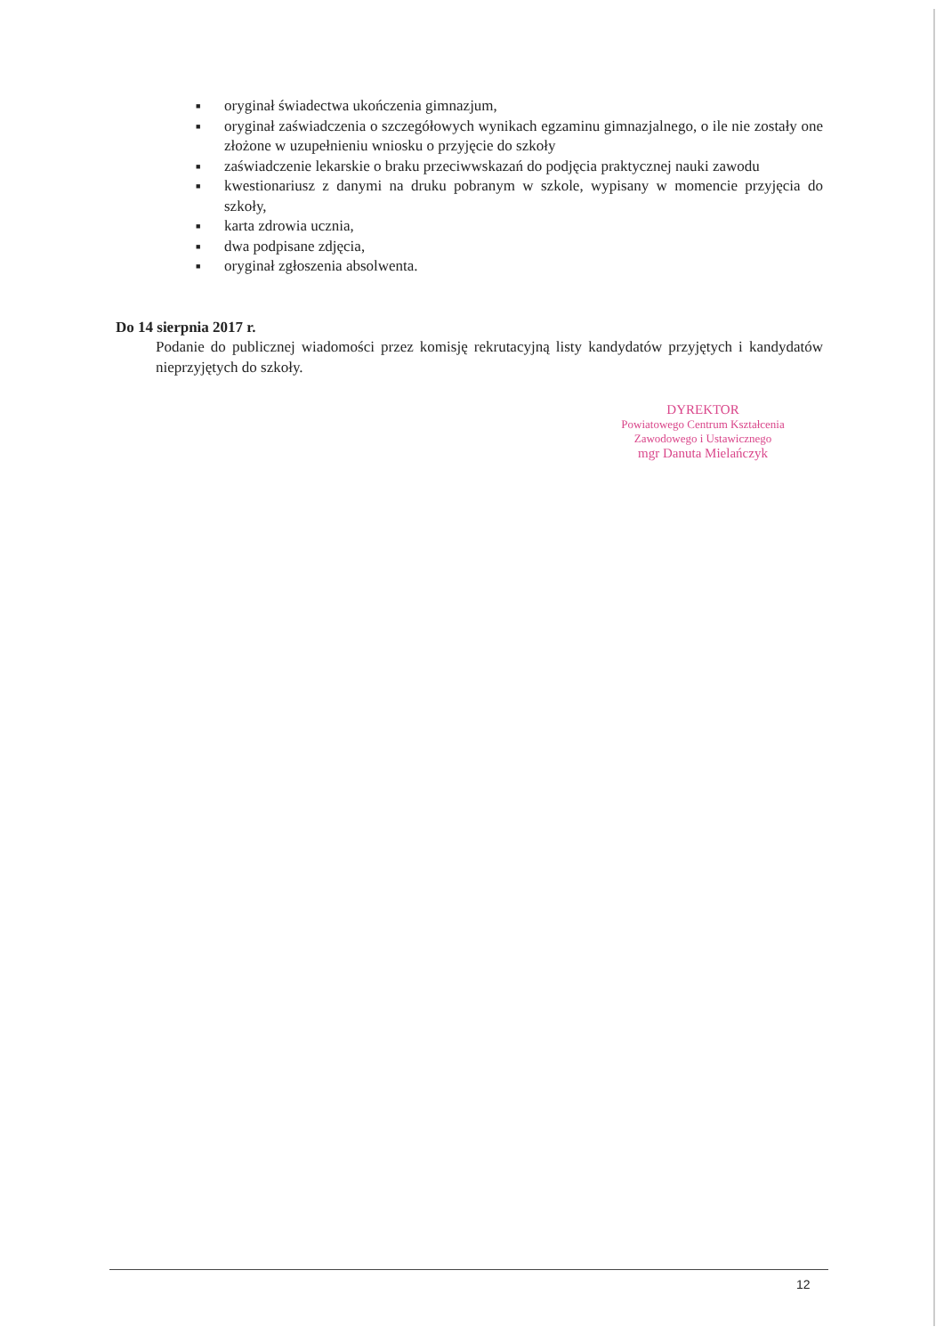■ oryginał świadectwa ukończenia gimnazjum,
■ oryginał zaświadczenia o szczegółowych wynikach egzaminu gimnazjalnego, o ile nie zostały one złożone w uzupełnieniu wniosku o przyjęcie do szkoły
■ zaświadczenie lekarskie o braku przeciwwskazań do podjęcia praktycznej nauki zawodu
■ kwestionariusz z danymi na druku pobranym w szkole, wypisany w momencie przyjęcia do szkoły,
■ karta zdrowia ucznia,
■ dwa podpisane zdjęcia,
■ oryginał zgłoszenia absolwenta.
Do 14 sierpnia 2017 r.
Podanie do publicznej wiadomości przez komisję rekrutacyjną listy kandydatów przyjętych i kandydatów nieprzyjętych do szkoły.
DYREKTOR
Powiatowego Centrum Kształcenia
Zawodowego i Ustawicznego
mgr Danuta Mielańczyk
12